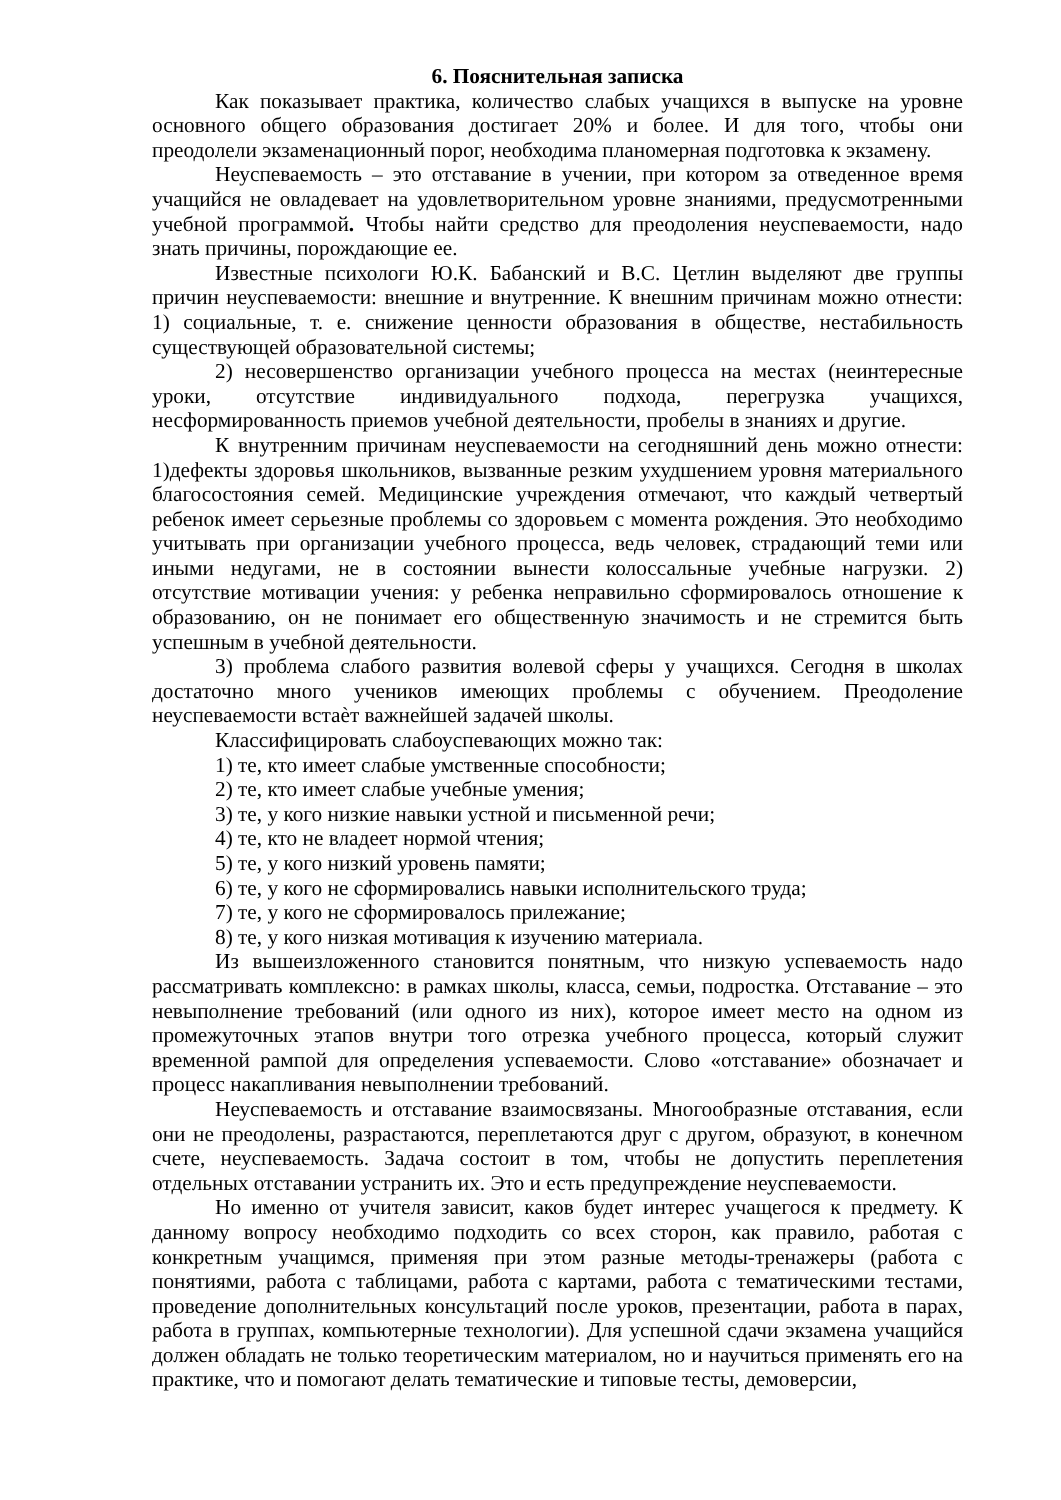6. Пояснительная записка
Как показывает практика, количество слабых учащихся в выпуске на уровне основного общего образования достигает 20% и более. И для того, чтобы они преодолели экзаменационный порог, необходима планомерная подготовка к экзамену.
Неуспеваемость – это отставание в учении, при котором за отведенное время учащийся не овладевает на удовлетворительном уровне знаниями, предусмотренными учебной программой. Чтобы найти средство для преодоления неуспеваемости, надо знать причины, порождающие ее.
Известные психологи Ю.К. Бабанский и В.С. Цетлин выделяют две группы причин неуспеваемости: внешние и внутренние. К внешним причинам можно отнести: 1) социальные, т. е. снижение ценности образования в обществе, нестабильность существующей образовательной системы;
2) несовершенство организации учебного процесса на местах (неинтересные уроки, отсутствие индивидуального подхода, перегрузка учащихся, несформированность приемов учебной деятельности, пробелы в знаниях и другие.
К внутренним причинам неуспеваемости на сегодняшний день можно отнести: 1)дефекты здоровья школьников, вызванные резким ухудшением уровня материального благосостояния семей. Медицинские учреждения отмечают, что каждый четвертый ребенок имеет серьезные проблемы со здоровьем с момента рождения. Это необходимо учитывать при организации учебного процесса, ведь человек, страдающий теми или иными недугами, не в состоянии вынести колоссальные учебные нагрузки. 2) отсутствие мотивации учения: у ребенка неправильно сформировалось отношение к образованию, он не понимает его общественную значимость и не стремится быть успешным в учебной деятельности.
3) проблема слабого развития волевой сферы у учащихся. Сегодня в школах достаточно много учеников имеющих проблемы с обучением. Преодоление неуспеваемости встаѐт важнейшей задачей школы.
Классифицировать слабоуспевающих можно так:
1) те, кто имеет слабые умственные способности;
2) те, кто имеет слабые учебные умения;
3) те, у кого низкие навыки устной и письменной речи;
4) те, кто не владеет нормой чтения;
5) те, у кого низкий уровень памяти;
6) те, у кого не сформировались навыки исполнительского труда;
7) те, у кого не сформировалось прилежание;
8) те, у кого низкая мотивация к изучению материала.
Из вышеизложенного становится понятным, что низкую успеваемость надо рассматривать комплексно: в рамках школы, класса, семьи, подростка. Отставание – это невыполнение требований (или одного из них), которое имеет место на одном из промежуточных этапов внутри того отрезка учебного процесса, который служит временной рампой для определения успеваемости. Слово «отставание» обозначает и процесс накапливания невыполнении требований.
Неуспеваемость и отставание взаимосвязаны. Многообразные отставания, если они не преодолены, разрастаются, переплетаются друг с другом, образуют, в конечном счете, неуспеваемость. Задача состоит в том, чтобы не допустить переплетения отдельных отставании устранить их. Это и есть предупреждение неуспеваемости.
Но именно от учителя зависит, каков будет интерес учащегося к предмету. К данному вопросу необходимо подходить со всех сторон, как правило, работая с конкретным учащимся, применяя при этом разные методы-тренажеры (работа с понятиями, работа с таблицами, работа с картами, работа с тематическими тестами, проведение дополнительных консультаций после уроков, презентации, работа в парах, работа в группах, компьютерные технологии). Для успешной сдачи экзамена учащийся должен обладать не только теоретическим материалом, но и научиться применять его на практике, что и помогают делать тематические и типовые тесты, демоверсии,